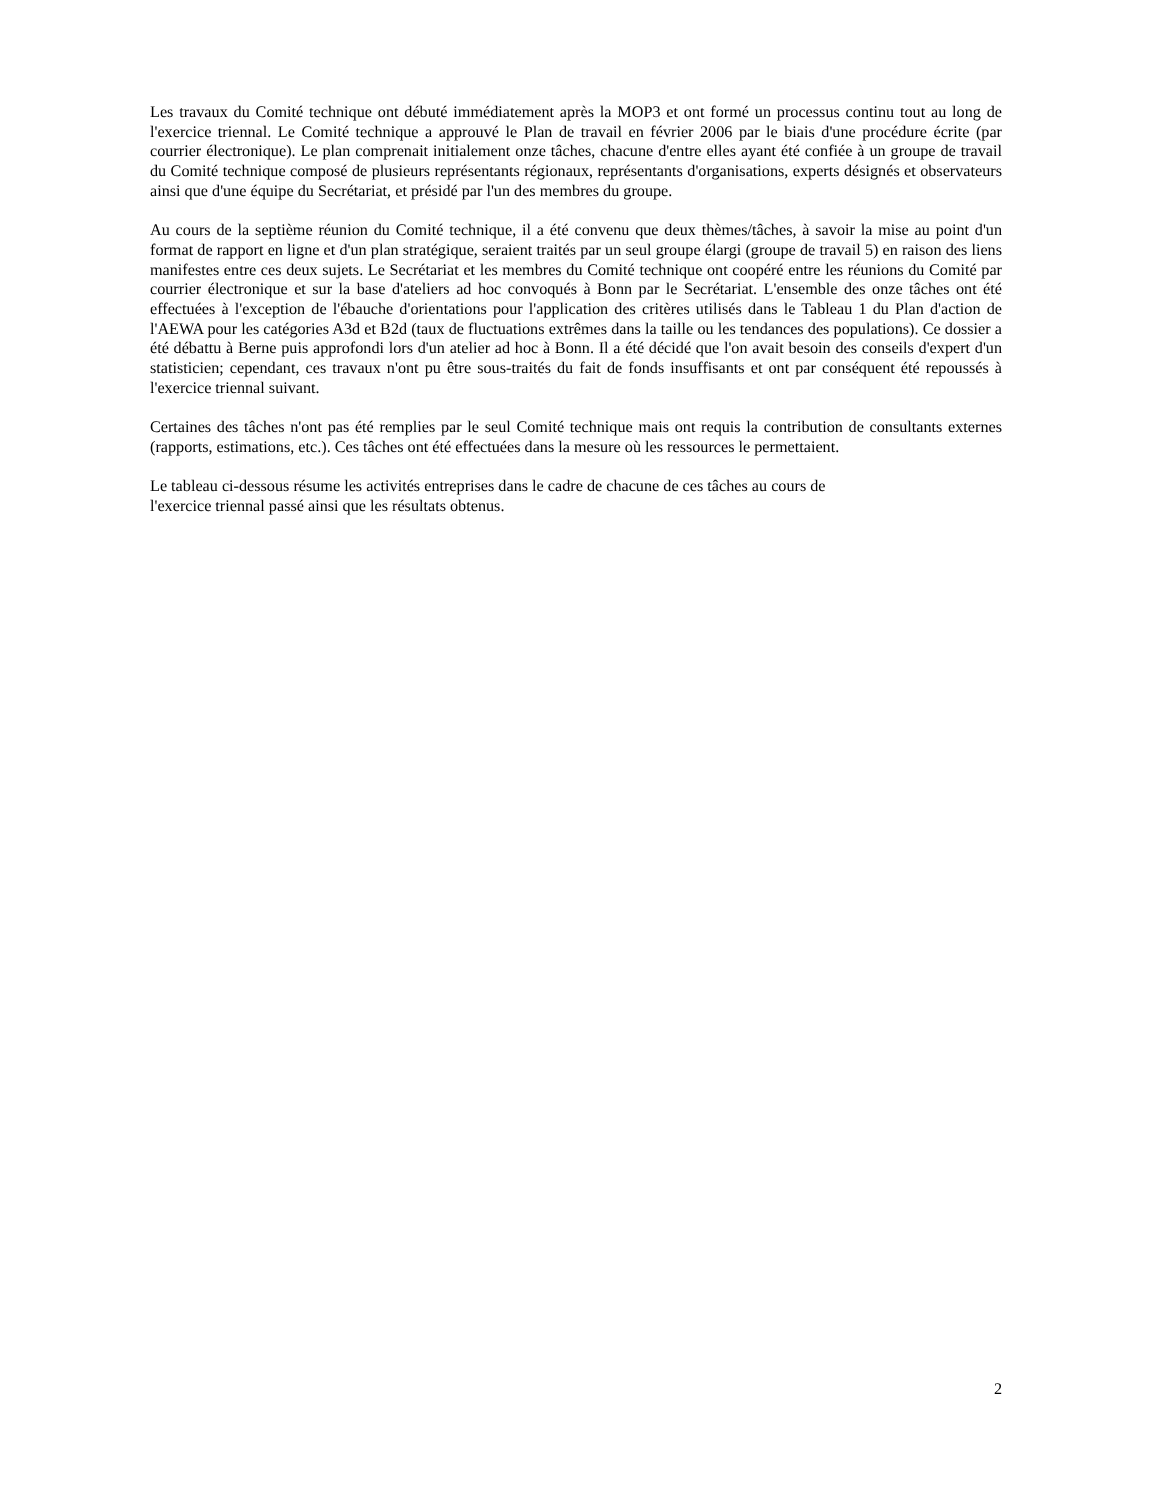Les travaux du Comité technique ont débuté immédiatement après la MOP3 et ont formé un processus continu tout au long de l'exercice triennal. Le Comité technique a approuvé le Plan de travail en février 2006 par le biais d'une procédure écrite (par courrier électronique). Le plan comprenait initialement onze tâches, chacune d'entre elles ayant été confiée à un groupe de travail du Comité technique composé de plusieurs représentants régionaux, représentants d'organisations, experts désignés et observateurs ainsi que d'une équipe du Secrétariat, et présidé par l'un des membres du groupe.
Au cours de la septième réunion du Comité technique, il a été convenu que deux thèmes/tâches, à savoir la mise au point d'un format de rapport en ligne et d'un plan stratégique, seraient traités par un seul groupe élargi (groupe de travail 5) en raison des liens manifestes entre ces deux sujets. Le Secrétariat et les membres du Comité technique ont coopéré entre les réunions du Comité par courrier électronique et sur la base d'ateliers ad hoc convoqués à Bonn par le Secrétariat. L'ensemble des onze tâches ont été effectuées à l'exception de l'ébauche d'orientations pour l'application des critères utilisés dans le Tableau 1 du Plan d'action de l'AEWA pour les catégories A3d et B2d (taux de fluctuations extrêmes dans la taille ou les tendances des populations). Ce dossier a été débattu à Berne puis approfondi lors d'un atelier ad hoc à Bonn. Il a été décidé que l'on avait besoin des conseils d'expert d'un statisticien; cependant, ces travaux n'ont pu être sous-traités du fait de fonds insuffisants et ont par conséquent été repoussés à l'exercice triennal suivant.
Certaines des tâches n'ont pas été remplies par le seul Comité technique mais ont requis la contribution de consultants externes (rapports, estimations, etc.). Ces tâches ont été effectuées dans la mesure où les ressources le permettaient.
Le tableau ci-dessous résume les activités entreprises dans le cadre de chacune de ces tâches au cours de
l'exercice triennal passé ainsi que les résultats obtenus.
2